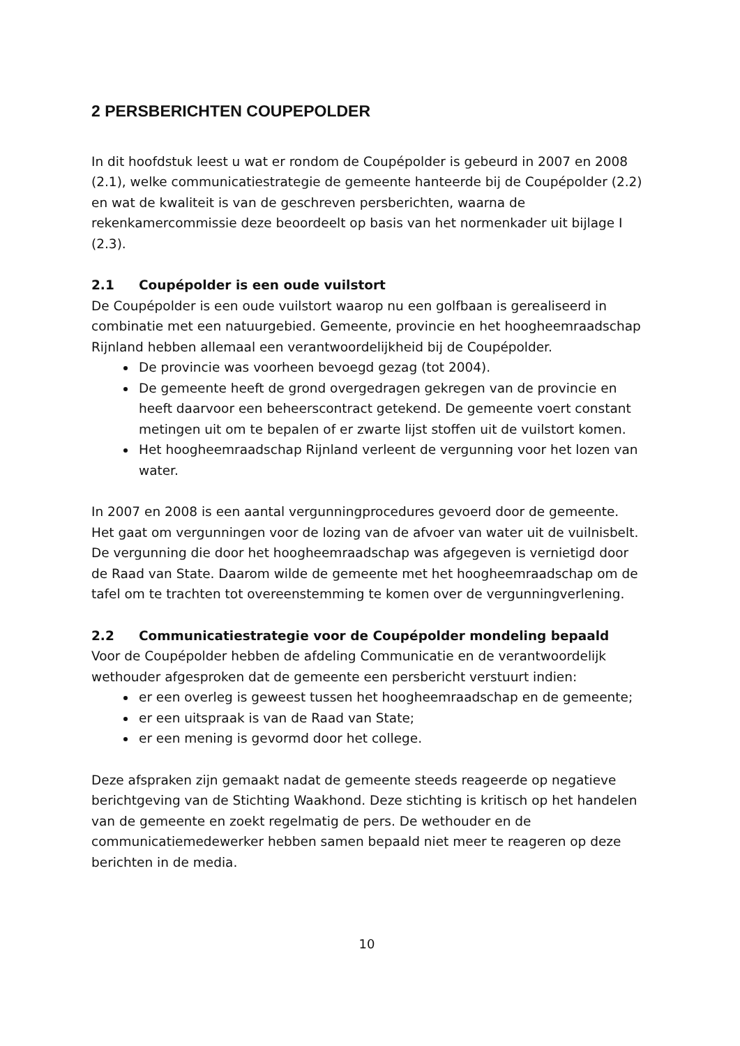2 PERSBERICHTEN COUPEPOLDER
In dit hoofdstuk leest u wat er rondom de Coupépolder is gebeurd in 2007 en 2008 (2.1), welke communicatiestrategie de gemeente hanteerde bij de Coupépolder (2.2) en wat de kwaliteit is van de geschreven persberichten, waarna de rekenkamercommissie deze beoordeelt op basis van het normenkader uit bijlage I (2.3).
2.1 Coupépolder is een oude vuilstort
De Coupépolder is een oude vuilstort waarop nu een golfbaan is gerealiseerd in combinatie met een natuurgebied. Gemeente, provincie en het hoogheemraadschap Rijnland hebben allemaal een verantwoordelijkheid bij de Coupépolder.
De provincie was voorheen bevoegd gezag (tot 2004).
De gemeente heeft de grond overgedragen gekregen van de provincie en heeft daarvoor een beheerscontract getekend. De gemeente voert constant metingen uit om te bepalen of er zwarte lijst stoffen uit de vuilstort komen.
Het hoogheemraadschap Rijnland verleent de vergunning voor het lozen van water.
In 2007 en 2008 is een aantal vergunningprocedures gevoerd door de gemeente. Het gaat om vergunningen voor de lozing van de afvoer van water uit de vuilnisbelt. De vergunning die door het hoogheemraadschap was afgegeven is vernietigd door de Raad van State. Daarom wilde de gemeente met het hoogheemraadschap om de tafel om te trachten tot overeenstemming te komen over de vergunningverlening.
2.2 Communicatiestrategie voor de Coupépolder mondeling bepaald
Voor de Coupépolder hebben de afdeling Communicatie en de verantwoordelijk wethouder afgesproken dat de gemeente een persbericht verstuurt indien:
er een overleg is geweest tussen het hoogheemraadschap en de gemeente;
er een uitspraak is van de Raad van State;
er een mening is gevormd door het college.
Deze afspraken zijn gemaakt nadat de gemeente steeds reageerde op negatieve berichtgeving van de Stichting Waakhond. Deze stichting is kritisch op het handelen van de gemeente en zoekt regelmatig de pers. De wethouder en de communicatiemedewerker hebben samen bepaald niet meer te reageren op deze berichten in de media.
10